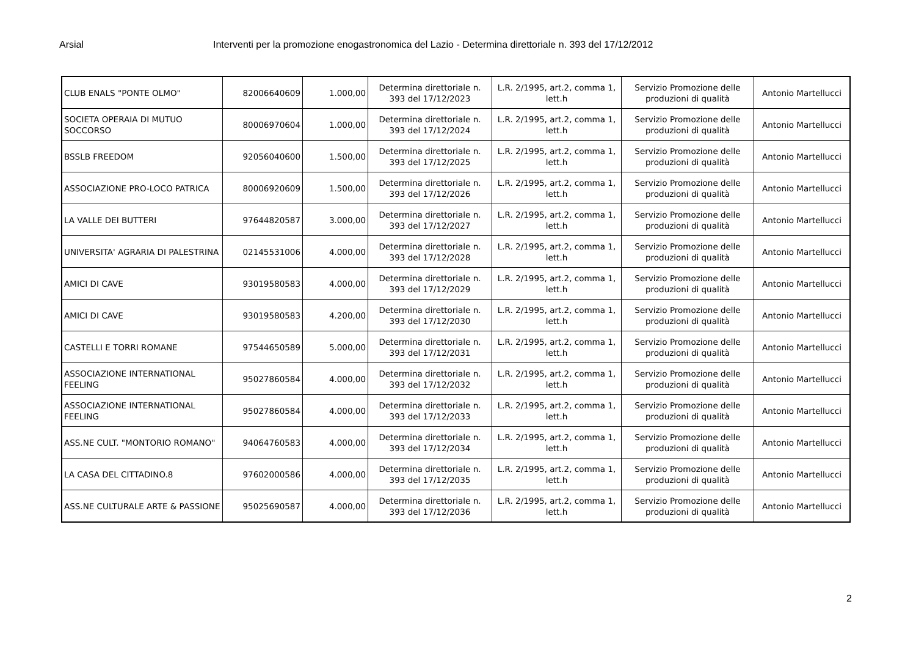Arsial Interventi per la promozione enogastronomica del Lazio - Determina direttoriale n. 393 del 17/12/2012
| CLUB ENALS "PONTE OLMO" | 82006640609 | 1.000,00 | Determina direttoriale n. 393 del 17/12/2023 | L.R. 2/1995, art.2, comma 1, lett.h | Servizio Promozione delle produzioni di qualità | Antonio Martellucci |
| SOCIETA OPERAIA DI MUTUO SOCCORSO | 80006970604 | 1.000,00 | Determina direttoriale n. 393 del 17/12/2024 | L.R. 2/1995, art.2, comma 1, lett.h | Servizio Promozione delle produzioni di qualità | Antonio Martellucci |
| BSSLB FREEDOM | 92056040600 | 1.500,00 | Determina direttoriale n. 393 del 17/12/2025 | L.R. 2/1995, art.2, comma 1, lett.h | Servizio Promozione delle produzioni di qualità | Antonio Martellucci |
| ASSOCIAZIONE PRO-LOCO PATRICA | 80006920609 | 1.500,00 | Determina direttoriale n. 393 del 17/12/2026 | L.R. 2/1995, art.2, comma 1, lett.h | Servizio Promozione delle produzioni di qualità | Antonio Martellucci |
| LA VALLE DEI BUTTERI | 97644820587 | 3.000,00 | Determina direttoriale n. 393 del 17/12/2027 | L.R. 2/1995, art.2, comma 1, lett.h | Servizio Promozione delle produzioni di qualità | Antonio Martellucci |
| UNIVERSITA' AGRARIA DI PALESTRINA | 02145531006 | 4.000,00 | Determina direttoriale n. 393 del 17/12/2028 | L.R. 2/1995, art.2, comma 1, lett.h | Servizio Promozione delle produzioni di qualità | Antonio Martellucci |
| AMICI DI CAVE | 93019580583 | 4.000,00 | Determina direttoriale n. 393 del 17/12/2029 | L.R. 2/1995, art.2, comma 1, lett.h | Servizio Promozione delle produzioni di qualità | Antonio Martellucci |
| AMICI DI CAVE | 93019580583 | 4.200,00 | Determina direttoriale n. 393 del 17/12/2030 | L.R. 2/1995, art.2, comma 1, lett.h | Servizio Promozione delle produzioni di qualità | Antonio Martellucci |
| CASTELLI E TORRI ROMANE | 97544650589 | 5.000,00 | Determina direttoriale n. 393 del 17/12/2031 | L.R. 2/1995, art.2, comma 1, lett.h | Servizio Promozione delle produzioni di qualità | Antonio Martellucci |
| ASSOCIAZIONE INTERNATIONAL FEELING | 95027860584 | 4.000,00 | Determina direttoriale n. 393 del 17/12/2032 | L.R. 2/1995, art.2, comma 1, lett.h | Servizio Promozione delle produzioni di qualità | Antonio Martellucci |
| ASSOCIAZIONE INTERNATIONAL FEELING | 95027860584 | 4.000,00 | Determina direttoriale n. 393 del 17/12/2033 | L.R. 2/1995, art.2, comma 1, lett.h | Servizio Promozione delle produzioni di qualità | Antonio Martellucci |
| ASS.NE CULT. "MONTORIO ROMANO" | 94064760583 | 4.000,00 | Determina direttoriale n. 393 del 17/12/2034 | L.R. 2/1995, art.2, comma 1, lett.h | Servizio Promozione delle produzioni di qualità | Antonio Martellucci |
| LA CASA DEL CITTADINO.8 | 97602000586 | 4.000,00 | Determina direttoriale n. 393 del 17/12/2035 | L.R. 2/1995, art.2, comma 1, lett.h | Servizio Promozione delle produzioni di qualità | Antonio Martellucci |
| ASS.NE CULTURALE ARTE & PASSIONE | 95025690587 | 4.000,00 | Determina direttoriale n. 393 del 17/12/2036 | L.R. 2/1995, art.2, comma 1, lett.h | Servizio Promozione delle produzioni di qualità | Antonio Martellucci |
2